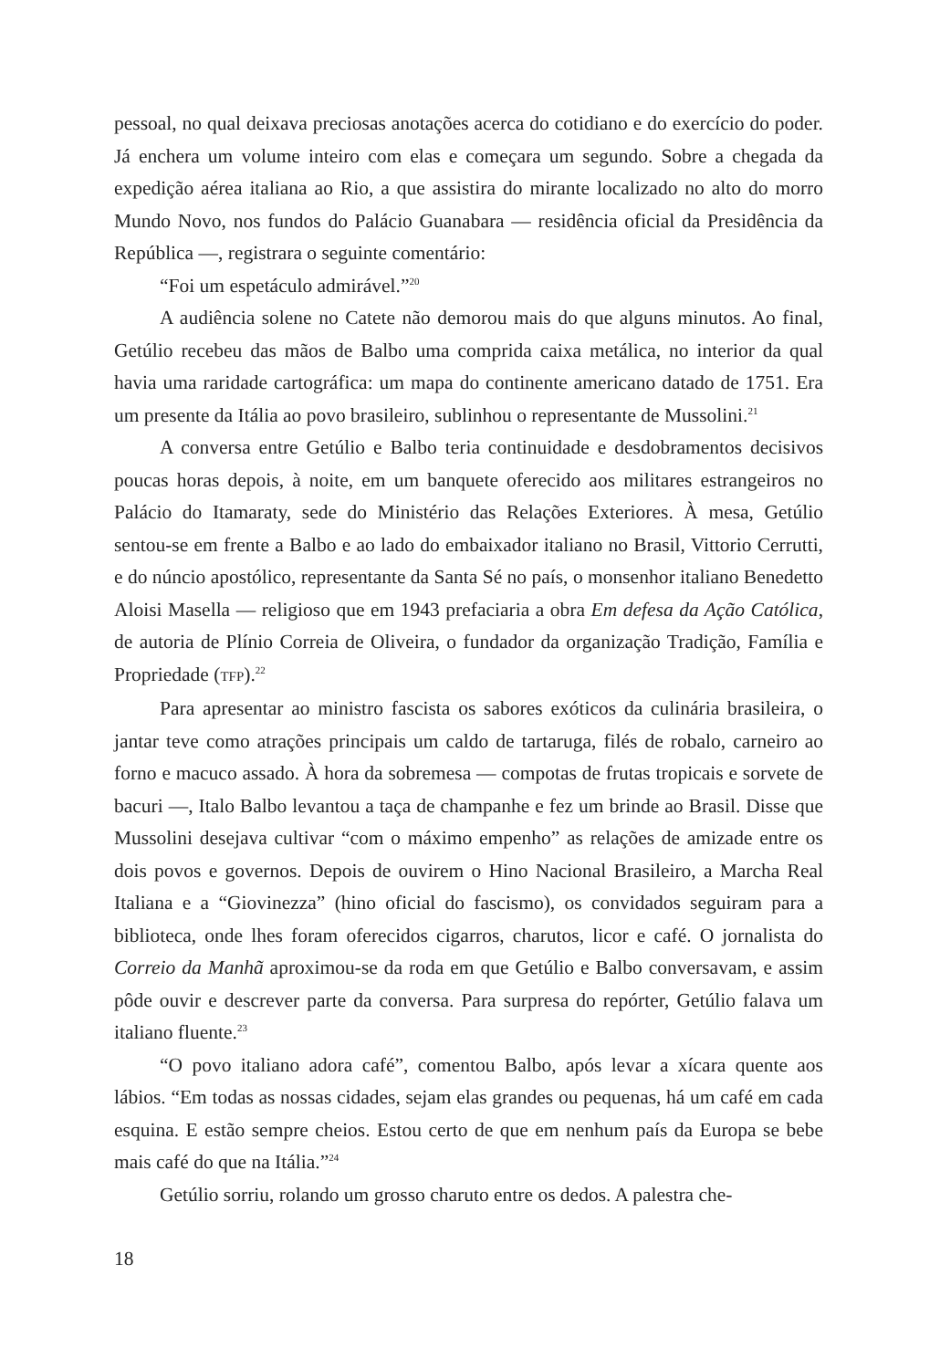pessoal, no qual deixava preciosas anotações acerca do cotidiano e do exercício do poder. Já enchera um volume inteiro com elas e começara um segundo. Sobre a chegada da expedição aérea italiana ao Rio, a que assistira do mirante localizado no alto do morro Mundo Novo, nos fundos do Palácio Guanabara — residência oficial da Presidência da República —, registrara o seguinte comentário:
“Foi um espetáculo admirável.”<sup>20</sup>
A audiência solene no Catete não demorou mais do que alguns minutos. Ao final, Getúlio recebeu das mãos de Balbo uma comprida caixa metálica, no interior da qual havia uma raridade cartográfica: um mapa do continente americano datado de 1751. Era um presente da Itália ao povo brasileiro, sublinhou o representante de Mussolini.<sup>21</sup>
A conversa entre Getúlio e Balbo teria continuidade e desdobramentos decisivos poucas horas depois, à noite, em um banquete oferecido aos militares estrangeiros no Palácio do Itamaraty, sede do Ministério das Relações Exteriores. À mesa, Getúlio sentou-se em frente a Balbo e ao lado do embaixador italiano no Brasil, Vittorio Cerrutti, e do núncio apostólico, representante da Santa Sé no país, o monsenhor italiano Benedetto Aloisi Masella — religioso que em 1943 prefaciaria a obra Em defesa da Ação Católica, de autoria de Plínio Correia de Oliveira, o fundador da organização Tradição, Família e Propriedade (TFP).<sup>22</sup>
Para apresentar ao ministro fascista os sabores exóticos da culinária brasileira, o jantar teve como atrações principais um caldo de tartaruga, filés de robalo, carneiro ao forno e macuco assado. À hora da sobremesa — compotas de frutas tropicais e sorvete de bacuri —, Italo Balbo levantou a taça de champanhe e fez um brinde ao Brasil. Disse que Mussolini desejava cultivar “com o máximo empenho” as relações de amizade entre os dois povos e governos. Depois de ouvirem o Hino Nacional Brasileiro, a Marcha Real Italiana e a “Giovinezza” (hino oficial do fascismo), os convidados seguiram para a biblioteca, onde lhes foram oferecidos cigarros, charutos, licor e café. O jornalista do Correio da Manhã aproximou-se da roda em que Getúlio e Balbo conversavam, e assim pôde ouvir e descrever parte da conversa. Para surpresa do repórter, Getúlio falava um italiano fluente.<sup>23</sup>
“O povo italiano adora café”, comentou Balbo, após levar a xícara quente aos lábios. “Em todas as nossas cidades, sejam elas grandes ou pequenas, há um café em cada esquina. E estão sempre cheios. Estou certo de que em nenhum país da Europa se bebe mais café do que na Itália.”<sup>24</sup>
Getúlio sorriu, rolando um grosso charuto entre os dedos. A palestra che-
18